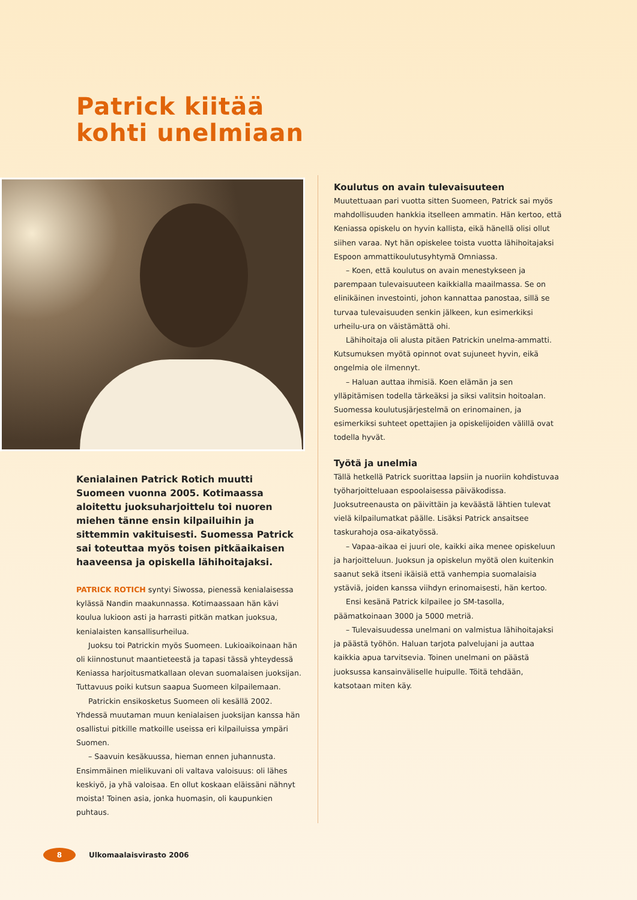Patrick kiitää
kohti unelmiaan
Kenialainen Patrick Rotich muutti Suomeen vuonna 2005. Kotimaassa aloitettu juoksuharjoittelu toi nuoren miehen tänne ensin kilpailuihin ja sittemmin vakituisesti. Suomessa Patrick sai toteuttaa myös toisen pitkäaikaisen haaveensa ja opiskella lähihoitajaksi.
PATRICK ROTICH syntyi Siwossa, pienessä kenialaisessa kylässä Nandin maakunnassa. Kotimaassaan hän kävi koulua lukioon asti ja harrasti pitkän matkan juoksua, kenialaisten kansallisurheilua.
Juoksu toi Patrickin myös Suomeen. Lukioaikoinaan hän oli kiinnostunut maantieteestä ja tapasi tässä yhteydessä Keniassa harjoitusmatkallaan olevan suomalaisen juoksijan. Tuttavuus poiki kutsun saapua Suomeen kilpailemaan.
Patrickin ensikosketus Suomeen oli kesällä 2002. Yhdessä muutaman muun kenialaisen juoksijan kanssa hän osallistui pitkille matkoille useissa eri kilpailuissa ympäri Suomen.
– Saavuin kesäkuussa, hieman ennen juhannusta. Ensimmäinen mielikuvani oli valtava valoisuus: oli lähes keskiyö, ja yhä valoisaa. En ollut koskaan eläissäni nähnyt moista! Toinen asia, jonka huomasin, oli kaupunkien puhtaus.
Koulutus on avain tulevaisuuteen
Muutettuaan pari vuotta sitten Suomeen, Patrick sai myös mahdollisuuden hankkia itselleen ammatin. Hän kertoo, että Keniassa opiskelu on hyvin kallista, eikä hänellä olisi ollut siihen varaa. Nyt hän opiskelee toista vuotta lähihoitajaksi Espoon ammattikoulutusyhtymä Omniassa.
– Koen, että koulutus on avain menestykseen ja parempaan tulevaisuuteen kaikkialla maailmassa. Se on elinikäinen investointi, johon kannattaa panostaa, sillä se turvaa tulevaisuuden senkin jälkeen, kun esimerkiksi urheilu-ura on väistämättä ohi.
Lähihoitaja oli alusta pitäen Patrickin unelma-ammatti. Kutsumuksen myötä opinnot ovat sujuneet hyvin, eikä ongelmia ole ilmennyt.
– Haluan auttaa ihmisiä. Koen elämän ja sen ylläpitämisen todella tärkeäksi ja siksi valitsin hoitoalan. Suomessa koulutusjärjestelmä on erinomainen, ja esimerkiksi suhteet opettajien ja opiskelijoiden välillä ovat todella hyvät.
Työtä ja unelmia
Tällä hetkellä Patrick suorittaa lapsiin ja nuoriin kohdistuvaa työharjoitteluaan espoolaisessa päiväkodissa. Juoksutreenausta on päivittäin ja keväästä lähtien tulevat vielä kilpailumatkat päälle. Lisäksi Patrick ansaitsee taskurahoja osa-aikatyössä.
– Vapaa-aikaa ei juuri ole, kaikki aika menee opiskeluun ja harjoitteluun. Juoksun ja opiskelun myötä olen kuitenkin saanut sekä itseni ikäisiä että vanhempia suomalaisia ystäviä, joiden kanssa viihdyn erinomaisesti, hän kertoo.
Ensi kesänä Patrick kilpailee jo SM-tasolla, päämatkoinaan 3000 ja 5000 metriä.
– Tulevaisuudessa unelmani on valmistua lähihoitajaksi ja päästä työhön. Haluan tarjota palvelujani ja auttaa kaikkia apua tarvitsevia. Toinen unelmani on päästä juoksussa kansainväliselle huipulle. Töitä tehdään, katsotaan miten käy.
8 Ulkomaalaisvirasto 2006